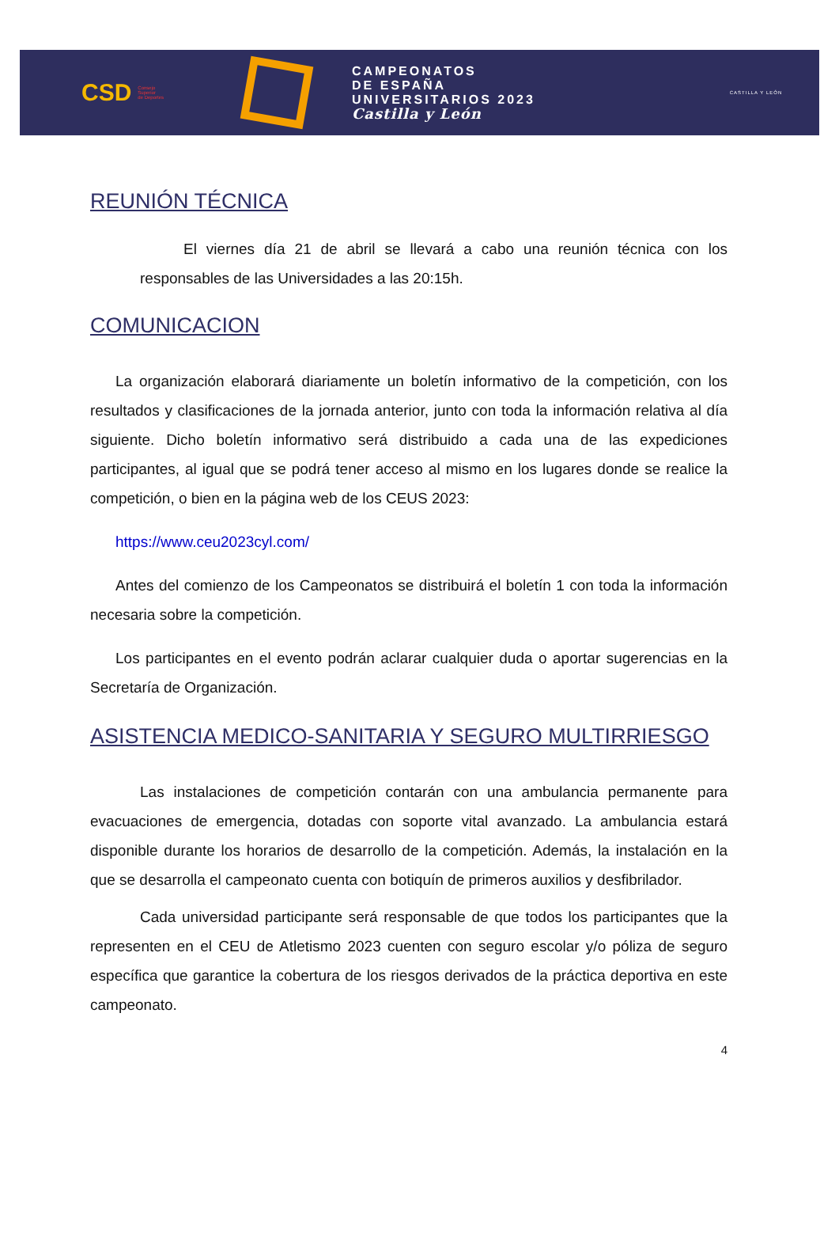CSD Consejo
Superior
de Deportes
CAMPEONATOS
DE ESPAÑA
UNIVERSITARIOS 2023
Castilla y León
CASTILLA Y LEÓN
REUNIÓN TÉCNICA
El viernes día 21 de abril se llevará a cabo una reunión técnica con los responsables de las Universidades a las 20:15h.
COMUNICACION
La organización elaborará diariamente un boletín informativo de la competición, con los resultados y clasificaciones de la jornada anterior, junto con toda la información relativa al día siguiente. Dicho boletín informativo será distribuido a cada una de las expediciones participantes, al igual que se podrá tener acceso al mismo en los lugares donde se realice la competición, o bien en la página web de los CEUS 2023:
https://www.ceu2023cyl.com/
Antes del comienzo de los Campeonatos se distribuirá el boletín 1 con toda la información necesaria sobre la competición.
Los participantes en el evento podrán aclarar cualquier duda o aportar sugerencias en la Secretaría de Organización.
ASISTENCIA MEDICO-SANITARIA Y SEGURO MULTIRRIESGO
Las instalaciones de competición contarán con una ambulancia permanente para evacuaciones de emergencia, dotadas con soporte vital avanzado. La ambulancia estará disponible durante los horarios de desarrollo de la competición. Además, la instalación en la que se desarrolla el campeonato cuenta con botiquín de primeros auxilios y desfibrilador.
Cada universidad participante será responsable de que todos los participantes que la representen en el CEU de Atletismo 2023 cuenten con seguro escolar y/o póliza de seguro específica que garantice la cobertura de los riesgos derivados de la práctica deportiva en este campeonato.
4